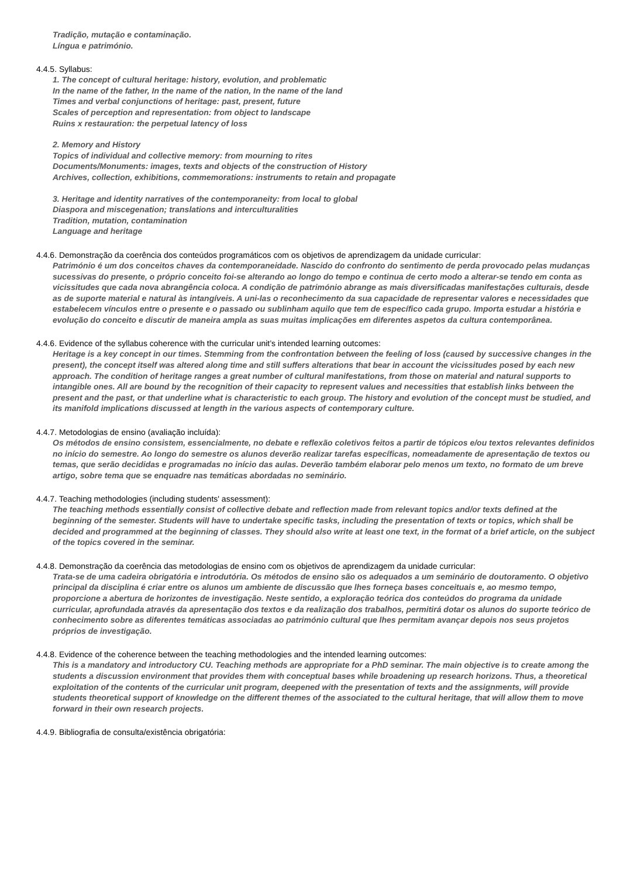Tradição, mutação e contaminação.
Língua e património.
4.4.5. Syllabus:
1. The concept of cultural heritage: history, evolution, and problematic
In the name of the father, In the name of the nation, In the name of the land
Times and verbal conjunctions of heritage: past, present, future
Scales of perception and representation: from object to landscape
Ruins x restauration: the perpetual latency of loss
2. Memory and History
Topics of individual and collective memory: from mourning to rites
Documents/Monuments: images, texts and objects of the construction of History
Archives, collection, exhibitions, commemorations: instruments to retain and propagate
3. Heritage and identity narratives of the contemporaneity: from local to global
Diaspora and miscegenation; translations and interculturalities
Tradition, mutation, contamination
Language and heritage
4.4.6. Demonstração da coerência dos conteúdos programáticos com os objetivos de aprendizagem da unidade curricular:
Património é um dos conceitos chaves da contemporaneidade. Nascido do confronto do sentimento de perda provocado pelas mudanças sucessivas do presente, o próprio conceito foi-se alterando ao longo do tempo e continua de certo modo a alterar-se tendo em conta as vicissitudes que cada nova abrangência coloca. A condição de património abrange as mais diversificadas manifestações culturais, desde as de suporte material e natural às intangíveis. A uni-las o reconhecimento da sua capacidade de representar valores e necessidades que estabelecem vínculos entre o presente e o passado ou sublinham aquilo que tem de específico cada grupo. Importa estudar a história e evolução do conceito e discutir de maneira ampla as suas muitas implicações em diferentes aspetos da cultura contemporânea.
4.4.6. Evidence of the syllabus coherence with the curricular unit’s intended learning outcomes:
Heritage is a key concept in our times. Stemming from the confrontation between the feeling of loss (caused by successive changes in the present), the concept itself was altered along time and still suffers alterations that bear in account the vicissitudes posed by each new approach. The condition of heritage ranges a great number of cultural manifestations, from those on material and natural supports to intangible ones. All are bound by the recognition of their capacity to represent values and necessities that establish links between the present and the past, or that underline what is characteristic to each group. The history and evolution of the concept must be studied, and its manifold implications discussed at length in the various aspects of contemporary culture.
4.4.7. Metodologias de ensino (avaliação incluída):
Os métodos de ensino consistem, essencialmente, no debate e reflexão coletivos feitos a partir de tópicos e/ou textos relevantes definidos no início do semestre. Ao longo do semestre os alunos deverão realizar tarefas específicas, nomeadamente de apresentação de textos ou temas, que serão decididas e programadas no início das aulas. Deverão também elaborar pelo menos um texto, no formato de um breve artigo, sobre tema que se enquadre nas temáticas abordadas no seminário.
4.4.7. Teaching methodologies (including students' assessment):
The teaching methods essentially consist of collective debate and reflection made from relevant topics and/or texts defined at the beginning of the semester. Students will have to undertake specific tasks, including the presentation of texts or topics, which shall be decided and programmed at the beginning of classes. They should also write at least one text, in the format of a brief article, on the subject of the topics covered in the seminar.
4.4.8. Demonstração da coerência das metodologias de ensino com os objetivos de aprendizagem da unidade curricular:
Trata-se de uma cadeira obrigatória e introdutória. Os métodos de ensino são os adequados a um seminário de doutoramento. O objetivo principal da disciplina é criar entre os alunos um ambiente de discussão que lhes forneça bases conceituais e, ao mesmo tempo, proporcione a abertura de horizontes de investigação. Neste sentido, a exploração teórica dos conteúdos do programa da unidade curricular, aprofundada através da apresentação dos textos e da realização dos trabalhos, permitirá dotar os alunos do suporte teórico de conhecimento sobre as diferentes temáticas associadas ao património cultural que lhes permitam avançar depois nos seus projetos próprios de investigação.
4.4.8. Evidence of the coherence between the teaching methodologies and the intended learning outcomes:
This is a mandatory and introductory CU. Teaching methods are appropriate for a PhD seminar. The main objective is to create among the students a discussion environment that provides them with conceptual bases while broadening up research horizons. Thus, a theoretical exploitation of the contents of the curricular unit program, deepened with the presentation of texts and the assignments, will provide students theoretical support of knowledge on the different themes of the associated to the cultural heritage, that will allow them to move forward in their own research projects.
4.4.9. Bibliografia de consulta/existência obrigatória: